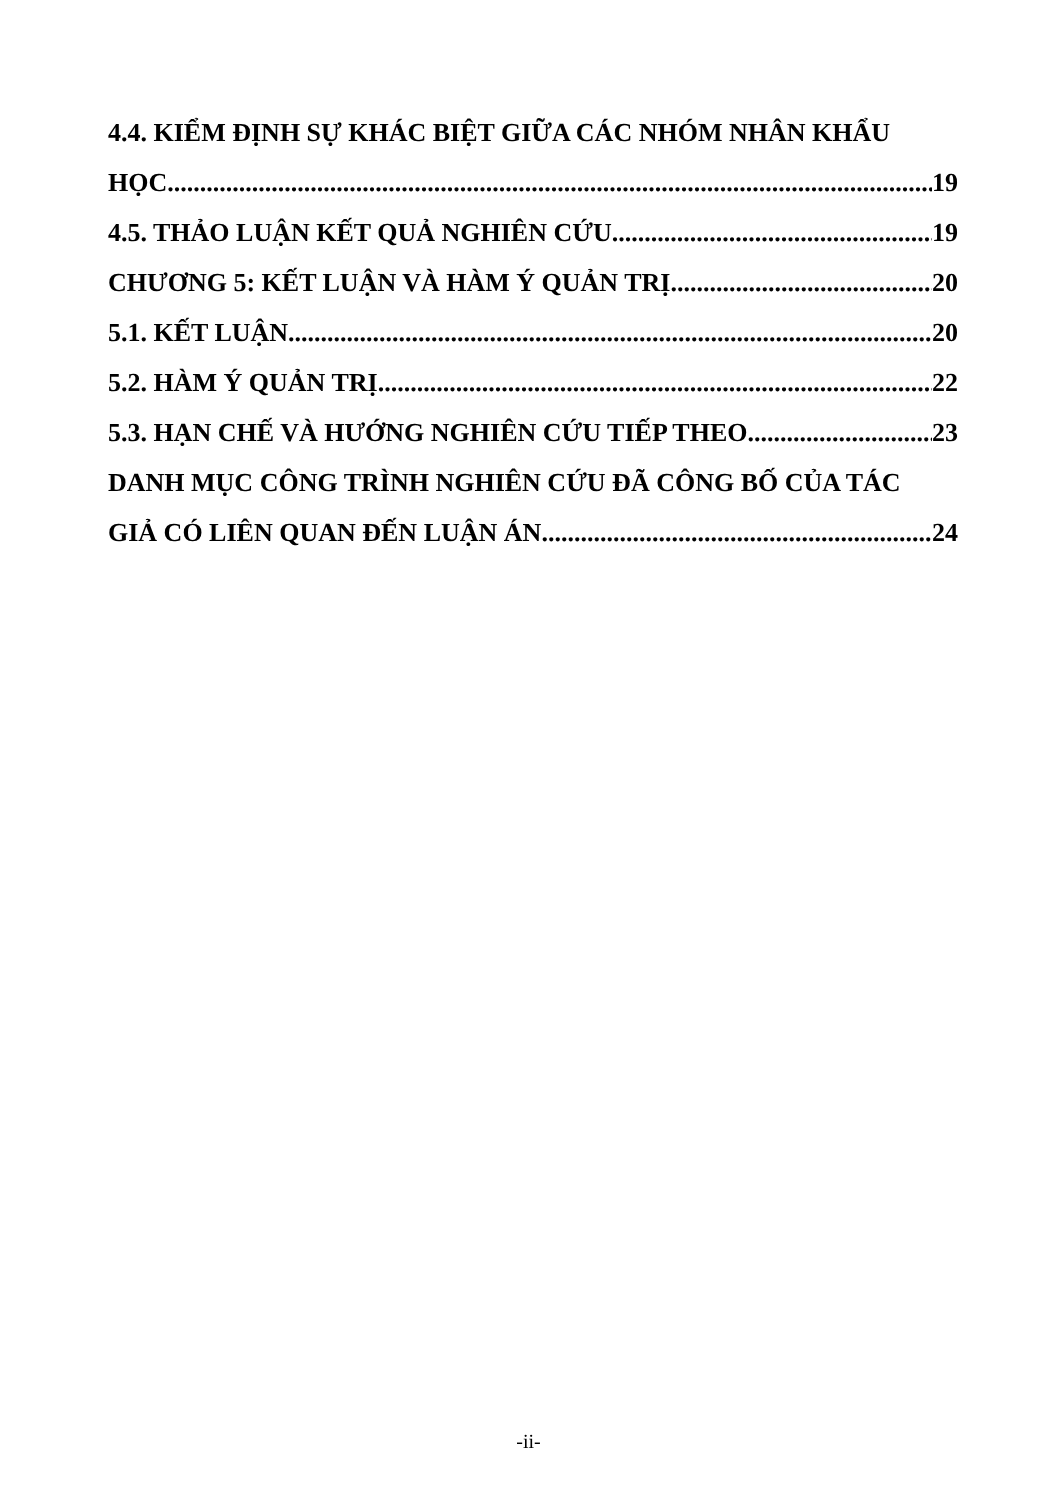4.4. KIỂM ĐỊNH SỰ KHÁC BIỆT GIỮA CÁC NHÓM NHÂN KHẨU
HỌC 19
4.5. THẢO LUẬN KẾT QUẢ NGHIÊN CỨU 19
CHƯƠNG 5: KẾT LUẬN VÀ HÀM Ý QUẢN TRỊ 20
5.1. KẾT LUẬN 20
5.2. HÀM Ý QUẢN TRỊ 22
5.3. HẠN CHẾ VÀ HƯỚNG NGHIÊN CỨU TIẾP THEO 23
DANH MỤC CÔNG TRÌNH NGHIÊN CỨU ĐÃ CÔNG BỐ CỦA TÁC
GIẢ CÓ LIÊN QUAN ĐẾN LUẬN ÁN 24
-ii-